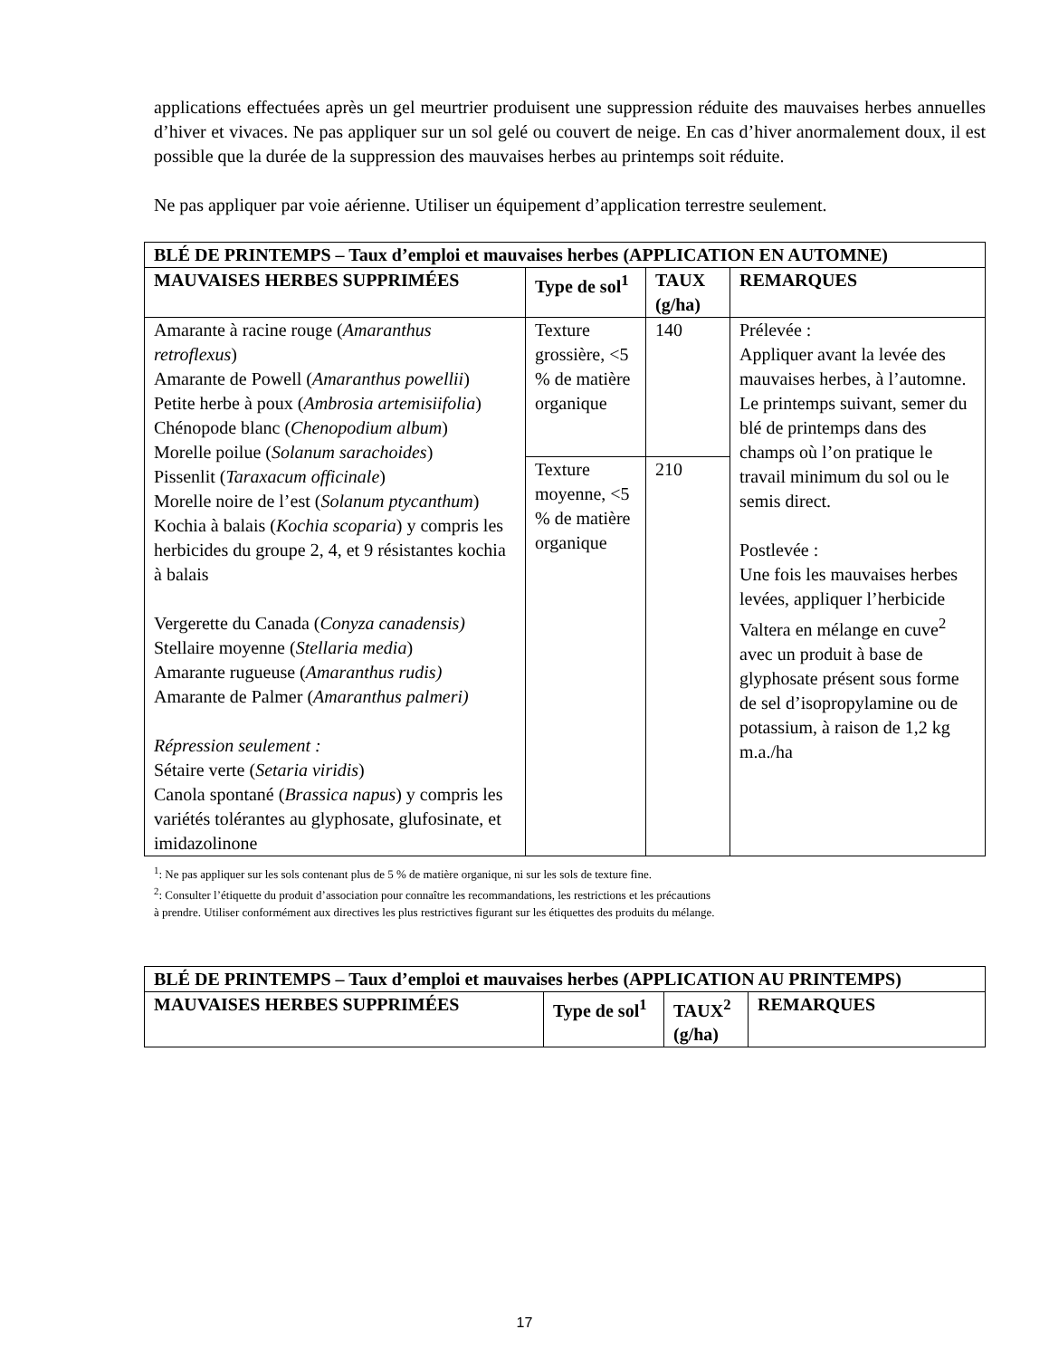applications effectuées après un gel meurtrier produisent une suppression réduite des mauvaises herbes annuelles d’hiver et vivaces. Ne pas appliquer sur un sol gelé ou couvert de neige. En cas d’hiver anormalement doux, il est possible que la durée de la suppression des mauvaises herbes au printemps soit réduite.
Ne pas appliquer par voie aérienne. Utiliser un équipement d’application terrestre seulement.
| BLÉ DE PRINTEMPS – Taux d’emploi et mauvaises herbes (APPLICATION EN AUTOMNE) | | | |
| --- | --- | --- | --- |
| MAUVAISES HERBES SUPPRIMÉES | Type de sol<sup>1</sup> | TAUX (g/ha) | REMARQUES |
| Amarante à racine rouge ( Amaranthus retroflexus ) Amarante de Powell ( Amaranthus powellii ) Petite herbe à poux ( Ambrosia artemisiifolia ) Chénopode blanc ( Chenopodium album ) Morelle poilue ( Solanum sarachoides ) Pissenlit ( Taraxacum officinale ) Morelle noire de l’est ( Solanum ptycanthum ) Kochia à balais ( Kochia scoparia ) y compris les herbicides du groupe 2, 4, et 9 résistantes kochia à balais Vergerette du Canada ( Conyza canadensis) Stellaire moyenne ( Stellaria media ) Amarante rugueuse ( Amaranthus rudis) Amarante de Palmer ( Amaranthus palmeri) Répression seulement : Sétaire verte ( Setaria viridis ) Canola spontané ( Brassica napus ) y compris les variétés tolérantes au glyphosate, glufosinate, et imidazolinone | Texture grossière, <5 % de matière organique | 140 | Prélevée : Appliquer avant la levée des mauvaises herbes, à l’automne. Le printemps suivant, semer du blé de printemps dans des champs où l’on pratique le travail minimum du sol ou le semis direct. Postlevée : Une fois les mauvaises herbes levées, appliquer l’herbicide Valtera en mélange en cuve<sup>2</sup> avec un produit à base de glyphosate présent sous forme de sel d’isopropylamine ou de potassium, à raison de 1,2 kg m.a./ha |
| | Texture moyenne, <5 % de matière organique | 210 | |
<sup>1</sup>: Ne pas appliquer sur les sols contenant plus de 5 % de matière organique, ni sur les sols de texture fine.
<sup>2</sup>: Consulter l’étiquette du produit d’association pour connaître les recommandations, les restrictions et les précautions
à prendre. Utiliser conformément aux directives les plus restrictives figurant sur les étiquettes des produits du mélange.
| BLÉ DE PRINTEMPS – Taux d’emploi et mauvaises herbes (APPLICATION AU PRINTEMPS) | | | |
| --- | --- | --- | --- |
| MAUVAISES HERBES SUPPRIMÉES | Type de sol<sup>1</sup> | TAUX<sup>2</sup> (g/ha) | REMARQUES |
17